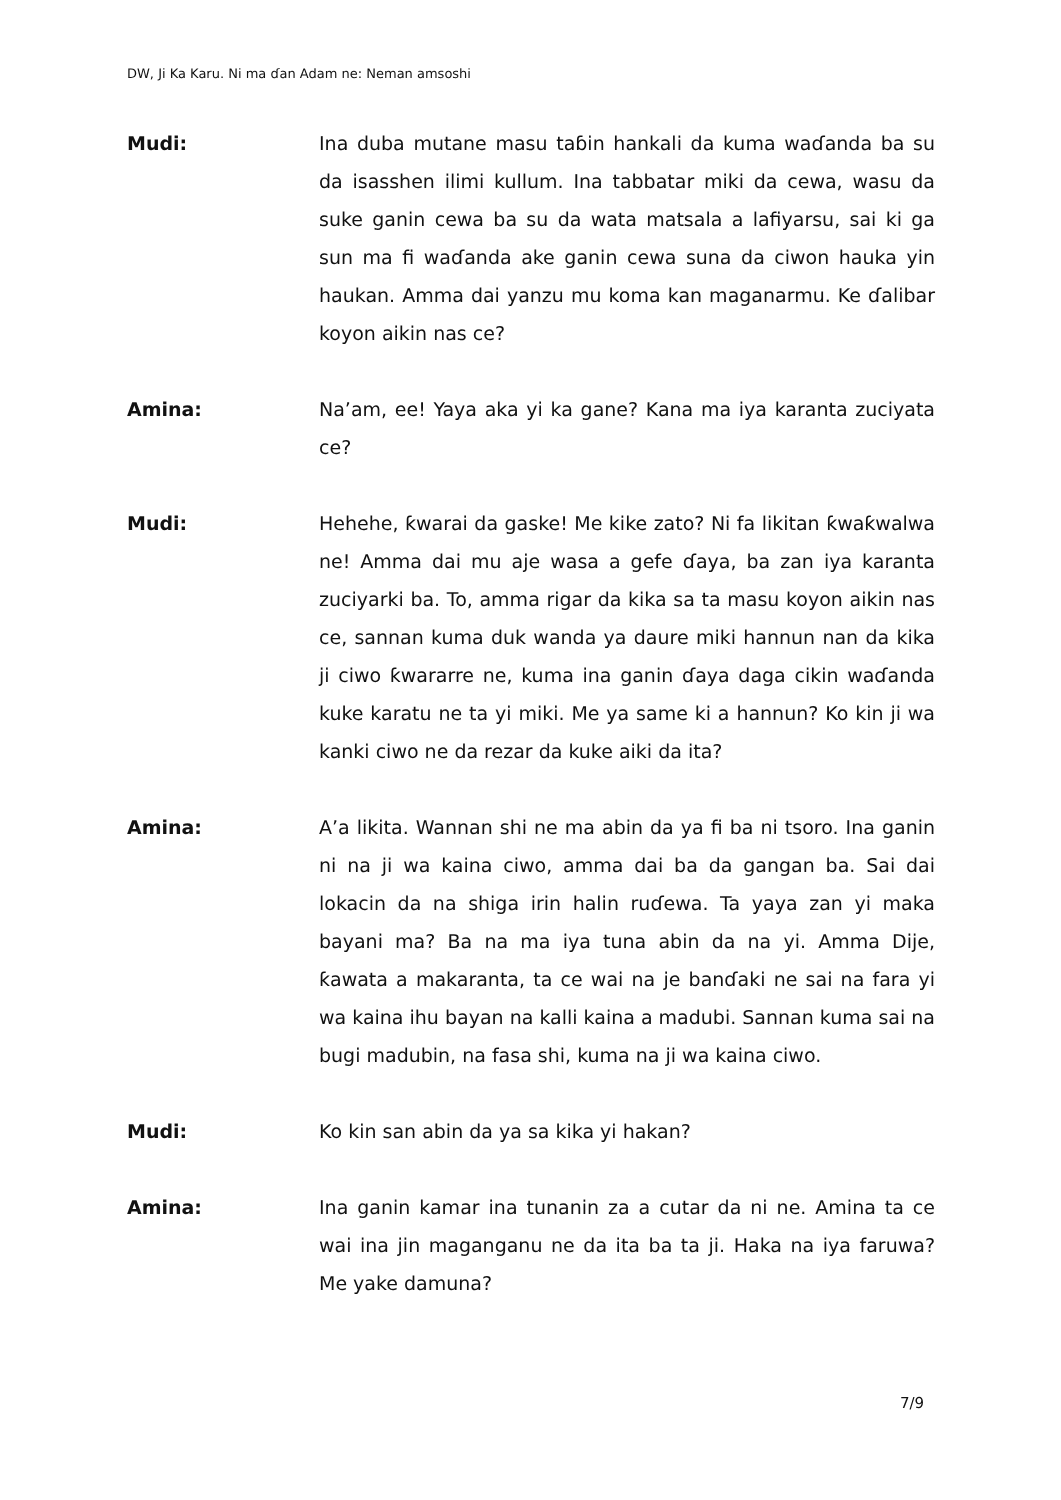DW, Ji Ka Karu. Ni ma ɗan Adam ne: Neman amsoshi
Mudi: Ina duba mutane masu taɓin hankali da kuma waɗanda ba su da isasshen ilimi kullum. Ina tabbatar miki da cewa, wasu da suke ganin cewa ba su da wata matsala a lafiyarsu, sai ki ga sun ma fi waɗanda ake ganin cewa suna da ciwon hauka yin haukan. Amma dai yanzu mu koma kan maganarmu. Ke ɗalibar koyon aikin nas ce?
Amina: Na’am, ee! Yaya aka yi ka gane? Kana ma iya karanta zuciyata ce?
Mudi: Hehehe, ƙwarai da gaske! Me kike zato? Ni fa likitan ƙwaƙwalwa ne! Amma dai mu aje wasa a gefe ɗaya, ba zan iya karanta zuciyarki ba. To, amma rigar da kika sa ta masu koyon aikin nas ce, sannan kuma duk wanda ya daure miki hannun nan da kika ji ciwo ƙwararre ne, kuma ina ganin ɗaya daga cikin waɗanda kuke karatu ne ta yi miki. Me ya same ki a hannun? Ko kin ji wa kanki ciwo ne da rezar da kuke aiki da ita?
Amina: A’a likita. Wannan shi ne ma abin da ya fi ba ni tsoro. Ina ganin ni na ji wa kaina ciwo, amma dai ba da gangan ba. Sai dai lokacin da na shiga irin halin ruɗewa. Ta yaya zan yi maka bayani ma? Ba na ma iya tuna abin da na yi. Amma Dije, ƙawata a makaranta, ta ce wai na je banɗaki ne sai na fara yi wa kaina ihu bayan na kalli kaina a madubi. Sannan kuma sai na bugi madubin, na fasa shi, kuma na ji wa kaina ciwo.
Mudi: Ko kin san abin da ya sa kika yi hakan?
Amina: Ina ganin kamar ina tunanin za a cutar da ni ne. Amina ta ce wai ina jin maganganu ne da ita ba ta ji. Haka na iya faruwa? Me yake damuna?
7/9